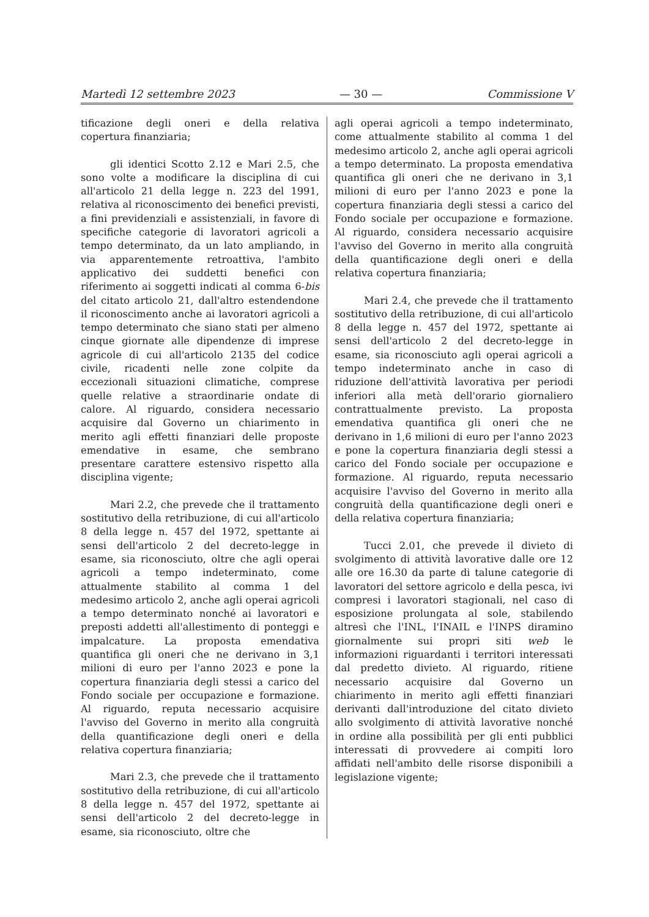Martedì 12 settembre 2023 — 30 — Commissione V
tificazione degli oneri e della relativa copertura finanziaria;
gli identici Scotto 2.12 e Mari 2.5, che sono volte a modificare la disciplina di cui all'articolo 21 della legge n. 223 del 1991, relativa al riconoscimento dei benefici previsti, a fini previdenziali e assistenziali, in favore di specifiche categorie di lavoratori agricoli a tempo determinato, da un lato ampliando, in via apparentemente retroattiva, l'ambito applicativo dei suddetti benefici con riferimento ai soggetti indicati al comma 6-bis del citato articolo 21, dall'altro estendendone il riconoscimento anche ai lavoratori agricoli a tempo determinato che siano stati per almeno cinque giornate alle dipendenze di imprese agricole di cui all'articolo 2135 del codice civile, ricadenti nelle zone colpite da eccezionali situazioni climatiche, comprese quelle relative a straordinarie ondate di calore. Al riguardo, considera necessario acquisire dal Governo un chiarimento in merito agli effetti finanziari delle proposte emendative in esame, che sembrano presentare carattere estensivo rispetto alla disciplina vigente;
Mari 2.2, che prevede che il trattamento sostitutivo della retribuzione, di cui all'articolo 8 della legge n. 457 del 1972, spettante ai sensi dell'articolo 2 del decreto-legge in esame, sia riconosciuto, oltre che agli operai agricoli a tempo indeterminato, come attualmente stabilito al comma 1 del medesimo articolo 2, anche agli operai agricoli a tempo determinato nonché ai lavoratori e preposti addetti all'allestimento di ponteggi e impalcature. La proposta emendativa quantifica gli oneri che ne derivano in 3,1 milioni di euro per l'anno 2023 e pone la copertura finanziaria degli stessi a carico del Fondo sociale per occupazione e formazione. Al riguardo, reputa necessario acquisire l'avviso del Governo in merito alla congruità della quantificazione degli oneri e della relativa copertura finanziaria;
Mari 2.3, che prevede che il trattamento sostitutivo della retribuzione, di cui all'articolo 8 della legge n. 457 del 1972, spettante ai sensi dell'articolo 2 del decreto-legge in esame, sia riconosciuto, oltre che
agli operai agricoli a tempo indeterminato, come attualmente stabilito al comma 1 del medesimo articolo 2, anche agli operai agricoli a tempo determinato. La proposta emendativa quantifica gli oneri che ne derivano in 3,1 milioni di euro per l'anno 2023 e pone la copertura finanziaria degli stessi a carico del Fondo sociale per occupazione e formazione. Al riguardo, considera necessario acquisire l'avviso del Governo in merito alla congruità della quantificazione degli oneri e della relativa copertura finanziaria;
Mari 2.4, che prevede che il trattamento sostitutivo della retribuzione, di cui all'articolo 8 della legge n. 457 del 1972, spettante ai sensi dell'articolo 2 del decreto-legge in esame, sia riconosciuto agli operai agricoli a tempo indeterminato anche in caso di riduzione dell'attività lavorativa per periodi inferiori alla metà dell'orario giornaliero contrattualmente previsto. La proposta emendativa quantifica gli oneri che ne derivano in 1,6 milioni di euro per l'anno 2023 e pone la copertura finanziaria degli stessi a carico del Fondo sociale per occupazione e formazione. Al riguardo, reputa necessario acquisire l'avviso del Governo in merito alla congruità della quantificazione degli oneri e della relativa copertura finanziaria;
Tucci 2.01, che prevede il divieto di svolgimento di attività lavorative dalle ore 12 alle ore 16.30 da parte di talune categorie di lavoratori del settore agricolo e della pesca, ivi compresi i lavoratori stagionali, nel caso di esposizione prolungata al sole, stabilendo altresì che l'INL, l'INAIL e l'INPS diramino giornalmente sui propri siti web le informazioni riguardanti i territori interessati dal predetto divieto. Al riguardo, ritiene necessario acquisire dal Governo un chiarimento in merito agli effetti finanziari derivanti dall'introduzione del citato divieto allo svolgimento di attività lavorative nonché in ordine alla possibilità per gli enti pubblici interessati di provvedere ai compiti loro affidati nell'ambito delle risorse disponibili a legislazione vigente;